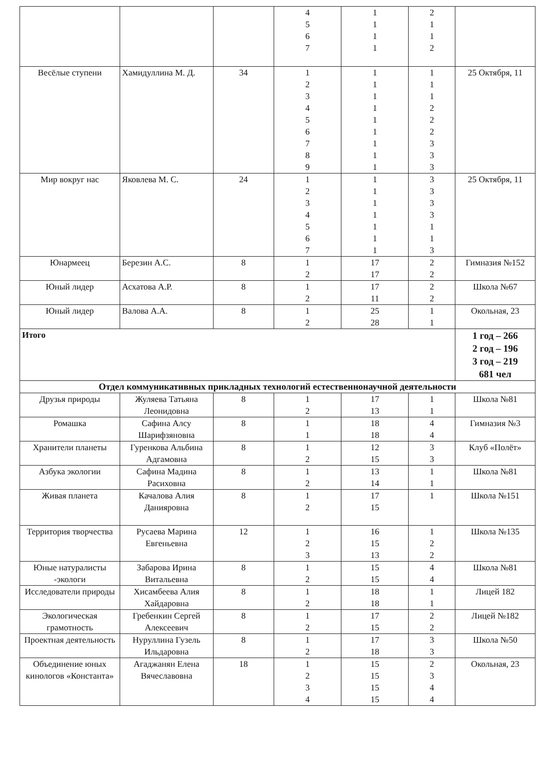| | | | 4 5 6 7 | 1 1 1 1 | 2 1 1 2 | |
| Весёлые ступени | Хамидуллина М. Д. | 34 | 1 2 3 4 5 6 7 8 9 | 1 1 1 1 1 1 1 1 1 | 1 1 1 2 2 2 3 3 3 | 25 Октября, 11 |
| Мир вокруг нас | Яковлева М. С. | 24 | 1 2 3 4 5 6 7 | 1 1 1 1 1 1 1 | 3 3 3 3 1 1 3 | 25 Октября, 11 |
| Юнармеец | Березин А.С. | 8 | 1 2 | 17 17 | 2 2 | Гимназия №152 |
| Юный лидер | Асхатова А.Р. | 8 | 1 2 | 17 11 | 2 2 | Школа №67 |
| Юный лидер | Валова А.А. | 8 | 1 2 | 25 28 | 1 1 | Окольная, 23 |
| Итого | | | | | | 1 год – 266 2 год – 196 3 год – 219 681 чел |
| Отдел коммуникативных прикладных технологий естественнонаучной деятельности | | | | | | |
| Друзья природы | Жуляева Татьяна Леонидовна | 8 | 1 2 | 17 13 | 1 1 | Школа №81 |
| Ромашка | Сафина Алсу Шарифзяновна | 8 | 1 1 | 18 18 | 4 4 | Гимназия №3 |
| Хранители планеты | Гуренкова Альбина Адгамовна | 8 | 1 2 | 12 15 | 3 3 | Клуб «Полёт» |
| Азбука экологии | Сафина Мадина Расиховна | 8 | 1 2 | 13 14 | 1 1 | Школа №81 |
| Живая планета | Качалова Алия Данияровна | 8 | 1 2 | 17 15 | 1 | Школа №151 |
| Территория творчества | Русаева Марина Евгеньевна | 12 | 1 2 3 | 16 15 13 | 1 2 2 | Школа №135 |
| Юные натуралисты -экологи | Забарова Ирина Витальевна | 8 | 1 2 | 15 15 | 4 4 | Школа №81 |
| Исследователи природы | Хисамбеева Алия Хайдаровна | 8 | 1 2 | 18 18 | 1 1 | Лицей 182 |
| Экологическая грамотность | Гребенкин Сергей Алексеевич | 8 | 1 2 | 17 15 | 2 2 | Лицей №182 |
| Проектная деятельность | Нуруллина Гузель Ильдаровна | 8 | 1 2 | 17 18 | 3 3 | Школа №50 |
| Объединение юных кинологов «Константа» | Агаджанян Елена Вячеславовна | 18 | 1 2 3 4 | 15 15 15 15 | 2 3 4 4 | Окольная, 23 |